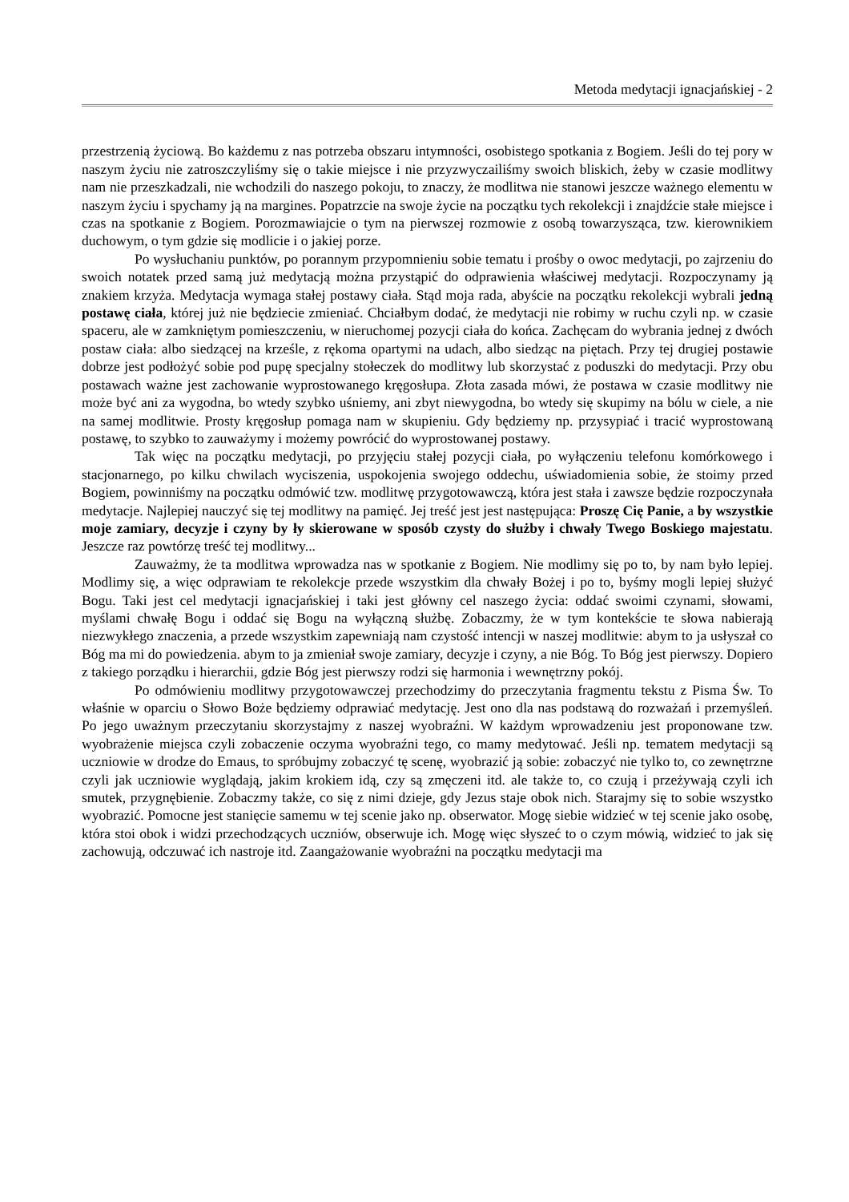Metoda medytacji ignacjańskiej - 2
przestrzenią życiową. Bo każdemu z nas potrzeba obszaru intymności, osobistego spotkania z Bogiem. Jeśli do tej pory w naszym życiu nie zatroszczyliśmy się o takie miejsce i nie przyzwyczailiśmy swoich bliskich, żeby w czasie modlitwy nam nie przeszkadzali, nie wchodzili do naszego pokoju, to znaczy, że modlitwa nie stanowi jeszcze ważnego elementu w naszym życiu i spychamy ją na margines. Popatrzcie na swoje życie na początku tych rekolekcji i znajdźcie stałe miejsce i czas na spotkanie z Bogiem. Porozmawiajcie o tym na pierwszej rozmowie z osobą towarzysząca, tzw. kierownikiem duchowym, o tym gdzie się modlicie i o jakiej porze.
Po wysłuchaniu punktów, po porannym przypomnieniu sobie tematu i prośby o owoc medytacji, po zajrzeniu do swoich notatek przed samą już medytacją można przystąpić do odprawienia właściwej medytacji. Rozpoczynamy ją znakiem krzyża. Medytacja wymaga stałej postawy ciała. Stąd moja rada, abyście na początku rekolekcji wybrali jedną postawę ciała, której już nie będziecie zmieniać. Chciałbym dodać, że medytacji nie robimy w ruchu czyli np. w czasie spaceru, ale w zamkniętym pomieszczeniu, w nieruchomej pozycji ciała do końca. Zachęcam do wybrania jednej z dwóch postaw ciała: albo siedzącej na krześle, z rękoma opartymi na udach, albo siedząc na piętach. Przy tej drugiej postawie dobrze jest podłożyć sobie pod pupę specjalny stołeczek do modlitwy lub skorzystać z poduszki do medytacji. Przy obu postawach ważne jest zachowanie wyprostowanego kręgosłupa. Złota zasada mówi, że postawa w czasie modlitwy nie może być ani za wygodna, bo wtedy szybko uśniemy, ani zbyt niewygodna, bo wtedy się skupimy na bólu w ciele, a nie na samej modlitwie. Prosty kręgosłup pomaga nam w skupieniu. Gdy będziemy np. przysypiać i tracić wyprostowaną postawę, to szybko to zauważymy i możemy powrócić do wyprostowanej postawy.
Tak więc na początku medytacji, po przyjęciu stałej pozycji ciała, po wyłączeniu telefonu komórkowego i stacjonarnego, po kilku chwilach wyciszenia, uspokojenia swojego oddechu, uświadomienia sobie, że stoimy przed Bogiem, powinniśmy na początku odmówić tzw. modlitwę przygotowawczą, która jest stała i zawsze będzie rozpoczynała medytacje. Najlepiej nauczyć się tej modlitwy na pamięć. Jej treść jest jest następująca: Proszę Cię Panie, a by wszystkie moje zamiary, decyzje i czyny by ły skierowane w sposób czysty do służby i chwały Twego Boskiego majestatu. Jeszcze raz powtórzę treść tej modlitwy...
Zauważmy, że ta modlitwa wprowadza nas w spotkanie z Bogiem. Nie modlimy się po to, by nam było lepiej. Modlimy się, a więc odprawiam te rekolekcje przede wszystkim dla chwały Bożej i po to, byśmy mogli lepiej służyć Bogu. Taki jest cel medytacji ignacjańskiej i taki jest główny cel naszego życia: oddać swoimi czynami, słowami, myślami chwałę Bogu i oddać się Bogu na wyłączną służbę. Zobaczmy, że w tym kontekście te słowa nabierają niezwykłego znaczenia, a przede wszystkim zapewniają nam czystość intencji w naszej modlitwie: abym to ja usłyszał co Bóg ma mi do powiedzenia. abym to ja zmieniał swoje zamiary, decyzje i czyny, a nie Bóg. To Bóg jest pierwszy. Dopiero z takiego porządku i hierarchii, gdzie Bóg jest pierwszy rodzi się harmonia i wewnętrzny pokój.
Po odmówieniu modlitwy przygotowawczej przechodzimy do przeczytania fragmentu tekstu z Pisma Św. To właśnie w oparciu o Słowo Boże będziemy odprawiać medytację. Jest ono dla nas podstawą do rozważań i przemyśleń. Po jego uważnym przeczytaniu skorzystajmy z naszej wyobraźni. W każdym wprowadzeniu jest proponowane tzw. wyobrażenie miejsca czyli zobaczenie oczyma wyobraźni tego, co mamy medytować. Jeśli np. tematem medytacji są uczniowie w drodze do Emaus, to spróbujmy zobaczyć tę scenę, wyobrazić ją sobie: zobaczyć nie tylko to, co zewnętrzne czyli jak uczniowie wyglądają, jakim krokiem idą, czy są zmęczeni itd. ale także to, co czują i przeżywają czyli ich smutek, przygnębienie. Zobaczmy także, co się z nimi dzieje, gdy Jezus staje obok nich. Starajmy się to sobie wszystko wyobrazić. Pomocne jest stanięcie samemu w tej scenie jako np. obserwator. Mogę siebie widzieć w tej scenie jako osobę, która stoi obok i widzi przechodzących uczniów, obserwuje ich. Mogę więc słyszeć to o czym mówią, widzieć to jak się zachowują, odczuwać ich nastroje itd. Zaangażowanie wyobraźni na początku medytacji ma